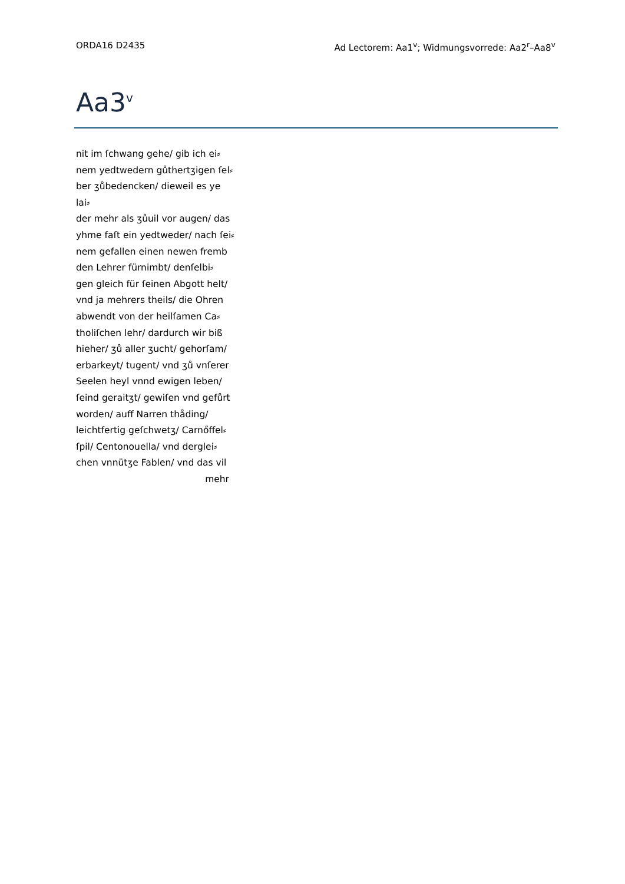ORDA16 D2435 Ad Lectorem: Aa1<sup>v</sup>; Widmungsvorrede: Aa2<sup>r</sup>–Aa8<sup>v</sup>
Aa3<sup>v</sup>
nit im ſchwang gehe/ gib ich ei⸗
nem yedtwedern gůthertʒigen ſel⸗
ber ʒůbedencken/ dieweil es ye lai⸗
der mehr als ʒůuil vor augen/ das
yhme faſt ein yedtweder/ nach ſei⸗
nem gefallen einen newen fremb
den Lehrer fürnimbt/ denſelbi⸗
gen gleich für ſeinen Abgott helt/
vnd ja mehrers theils/ die Ohren
abwendt von der heilſamen Ca⸗
tholiſchen lehr/ dardurch wir biß
hieher/ ʒů aller ʒucht/ gehorſam/
erbarkeyt/ tugent/ vnd ʒů vnſerer
Seelen heyl vnnd ewigen leben/
ſeind geraitʒt/ gewiſen vnd gefůrt
worden/ auff Narren thåding/
leichtfertig geſchwetʒ/ Carnőffel⸗
ſpil/ Centonouella/ vnd derglei⸗
chen vnnütʒe Fablen/ vnd das vil
mehr